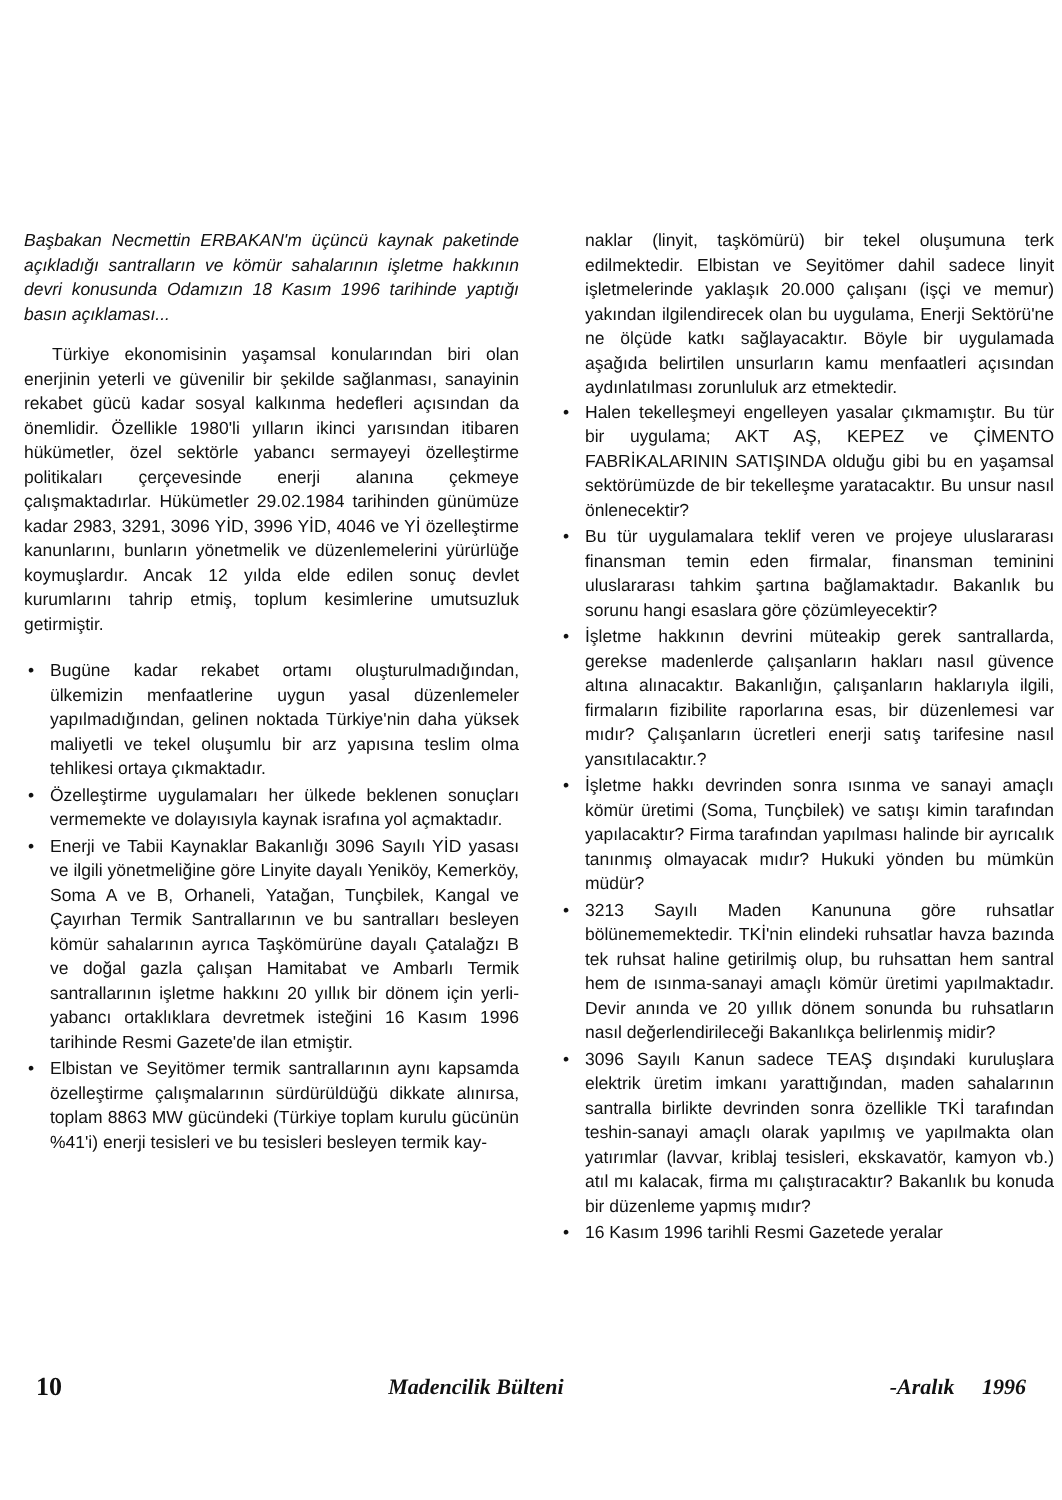Başbakan Necmettin ERBAKAN'm üçüncü kaynak paketinde açıkladığı santralların ve kömür sahalarının işletme hakkının devri konusunda Odamızın 18 Kasım 1996 tarihinde yaptığı basın açıklaması...
Türkiye ekonomisinin yaşamsal konularından biri olan enerjinin yeterli ve güvenilir bir şekilde sağlanması, sanayinin rekabet gücü kadar sosyal kalkınma hedefleri açısından da önemlidir. Özellikle 1980'li yılların ikinci yarısından itibaren hükümetler, özel sektörle yabancı sermayeyi özelleştirme politikaları çerçevesinde enerji alanına çekmeye çalışmaktadırlar. Hükümetler 29.02.1984 tarihinden günümüze kadar 2983, 3291, 3096 YİD, 3996 YİD, 4046 ve Yİ özelleştirme kanunlarını, bunların yönetmelik ve düzenlemelerini yürürlüğe koymuşlardır. Ancak 12 yılda elde edilen sonuç devlet kurumlarını tahrip etmiş, toplum kesimlerine umutsuzluk getirmiştir.
• Bugüne kadar rekabet ortamı oluşturulmadığından, ülkemizin menfaatlerine uygun yasal düzenlemeler yapılmadığından, gelinen noktada Türkiye'nin daha yüksek maliyetli ve tekel oluşumlu bir arz yapısına teslim olma tehlikesi ortaya çıkmaktadır.
• Özelleştirme uygulamaları her ülkede beklenen sonuçları vermemekte ve dolayısıyla kaynak israfına yol açmaktadır.
• Enerji ve Tabii Kaynaklar Bakanlığı 3096 Sayılı YİD yasası ve ilgili yönetmeliğine göre Linyite dayalı Yeniköy, Kemerköy, Soma A ve B, Orhaneli, Yatağan, Tunçbilek, Kangal ve Çayırhan Termik Santrallarının ve bu santralları besleyen kömür sahalarının ayrıca Taşkömürüne dayalı Çatalağzı B ve doğal gazla çalışan Hamitabat ve Ambarlı Termik santrallarının işletme hakkını 20 yıllık bir dönem için yerli-yabancı ortaklıklara devretmek isteğini 16 Kasım 1996 tarihinde Resmi Gazete'de ilan etmiştir.
• Elbistan ve Seyitömer termik santrallarının aynı kapsamda özelleştirme çalışmalarının sürdürüldüğü dikkate alınırsa, toplam 8863 MW gücündeki (Türkiye toplam kurulu gücünün %41'i) enerji tesisleri ve bu tesisleri besleyen termik kay-
naklar (linyit, taşkömürü) bir tekel oluşumuna terk edilmektedir. Elbistan ve Seyitömer dahil sadece linyit işletmelerinde yaklaşık 20.000 çalışanı (işçi ve memur) yakından ilgilendirecek olan bu uygulama, Enerji Sektörü'ne ne ölçüde katkı sağlayacaktır. Böyle bir uygulamada aşağıda belirtilen unsurların kamu menfaatleri açısından aydınlatılması zorunluluk arz etmektedir.
• Halen tekelleşmeyi engelleyen yasalar çıkmamıştır. Bu tür bir uygulama; AKT AŞ, KEPEZ ve ÇİMENTO FABRİKALARININ SATIŞINDA olduğu gibi bu en yaşamsal sektörümüzde de bir tekelleşme yaratacaktır. Bu unsur nasıl önlenecektir?
• Bu tür uygulamalara teklif veren ve projeye uluslararası finansman temin eden firmalar, finansman teminini uluslararası tahkim şartına bağlamaktadır. Bakanlık bu sorunu hangi esaslara göre çözümleyecektir?
• İşletme hakkının devrini müteakip gerek santrallarda, gerekse madenlerde çalışanların hakları nasıl güvence altına alınacaktır. Bakanlığın, çalışanların haklarıyla ilgili, firmaların fizibilite raporlarına esas, bir düzenlemesi var mıdır? Çalışanların ücretleri enerji satış tarifesine nasıl yansıtılacaktır.?
• İşletme hakkı devrinden sonra ısınma ve sanayi amaçlı kömür üretimi (Soma, Tunçbilek) ve satışı kimin tarafından yapılacaktır? Firma tarafından yapılması halinde bir ayrıcalık tanınmış olmayacak mıdır? Hukuki yönden bu mümkün müdür?
• 3213 Sayılı Maden Kanununa göre ruhsatlar bölünememektedir. TKİ'nin elindeki ruhsatlar havza bazında tek ruhsat haline getirilmiş olup, bu ruhsattan hem santral hem de ısınma-sanayi amaçlı kömür üretimi yapılmaktadır. Devir anında ve 20 yıllık dönem sonunda bu ruhsatların nasıl değerlendirileceği Bakanlıkça belirlenmiş midir?
• 3096 Sayılı Kanun sadece TEAŞ dışındaki kuruluşlara elektrik üretim imkanı yarattığından, maden sahalarının santralla birlikte devrinden sonra özellikle TKİ tarafından teshin-sanayi amaçlı olarak yapılmış ve yapılmakta olan yatırımlar (lavvar, kriblaj tesisleri, ekskavatör, kamyon vb.) atıl mı kalacak, firma mı çalıştıracaktır? Bakanlık bu konuda bir düzenleme yapmış mıdır?
• 16 Kasım 1996 tarihli Resmi Gazetede yeralar
10 Madencilik Bülteni -Aralık 1996